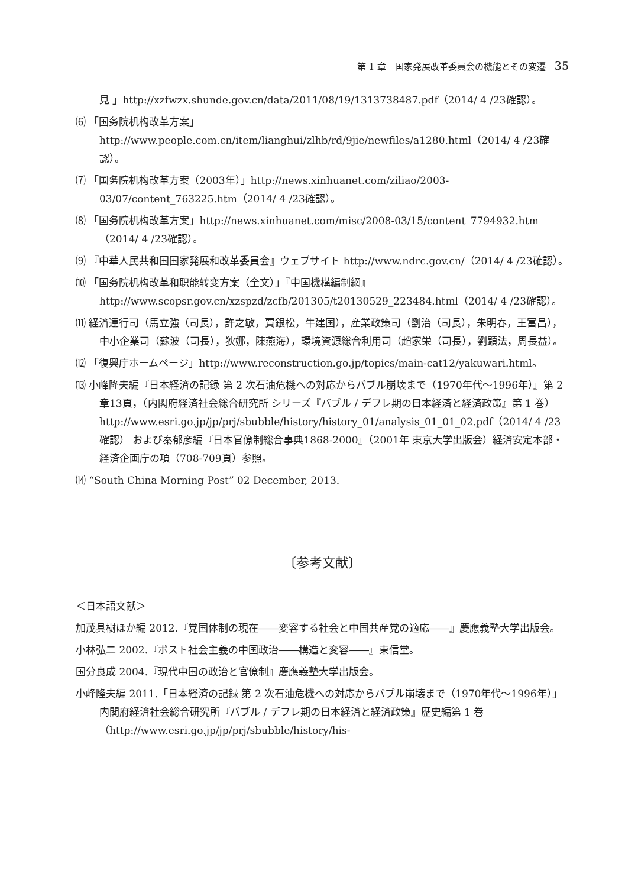第 1 章　国家発展改革委員会の機能とその変遷 35
見 」http://xzfwzx.shunde.gov.cn/data/2011/08/19/1313738487.pdf（2014/ 4 /23確認）。
⑹ 「国务院机构改革方案」http://www.people.com.cn/item/lianghui/zlhb/rd/9jie/newfiles/a1280.html（2014/ 4 /23確認）。
⑺ 「国务院机构改革方案（2003年）」http://news.xinhuanet.com/ziliao/2003-03/07/content_763225.htm（2014/ 4 /23確認）。
⑻ 「国务院机构改革方案」http://news.xinhuanet.com/misc/2008-03/15/content_7794932.htm（2014/ 4 /23確認）。
⑼ 『中華人民共和国国家発展和改革委員会』ウェブサイト http://www.ndrc.gov.cn/（2014/ 4 /23確認）。
⑽ 「国务院机构改革和职能转变方案（全文）」『中国機構編制網』http://www.scopsr.gov.cn/xzspzd/zcfb/201305/t20130529_223484.html（2014/ 4 /23確認）。
⑾ 経済運行司（馬立強（司長），許之敏，賈銀松，牛建国），産業政策司（劉治（司長），朱明春，王富昌），中小企業司（蘇波（司長），狄娜，陳燕海），環境資源総合利用司（趙家栄（司長），劉顕法，周長益）。
⑿ 「復興庁ホームページ」http://www.reconstruction.go.jp/topics/main-cat12/yakuwari.html。
⒀ 小峰隆夫編『日本経済の記録 第 2 次石油危機への対応からバブル崩壊まで（1970年代～1996年）』第 2 章13頁，（内閣府経済社会総合研究所 シリーズ『バブル / デフレ期の日本経済と経済政策』第 1 巻）http://www.esri.go.jp/jp/prj/sbubble/history/history_01/analysis_01_01_02.pdf（2014/ 4 /23確認） および秦郁彦編『日本官僚制総合事典1868-2000』（2001年 東京大学出版会）経済安定本部・経済企画庁の項（708-709頁）参照。
⒁ “South China Morning Post” 02 December, 2013.
〔参考文献〕
＜日本語文献＞
加茂具樹ほか編 2012.『党国体制の現在――変容する社会と中国共産党の適応――』慶應義塾大学出版会。
小林弘二 2002.『ポスト社会主義の中国政治――構造と変容――』東信堂。
国分良成 2004.『現代中国の政治と官僚制』慶應義塾大学出版会。
小峰隆夫編 2011.「日本経済の記録 第 2 次石油危機への対応からバブル崩壊まで（1970年代～1996年）」 内閣府経済社会総合研究所『バブル / デフレ期の日本経済と経済政策』歴史編第 1 巻（http://www.esri.go.jp/jp/prj/sbubble/history/his-